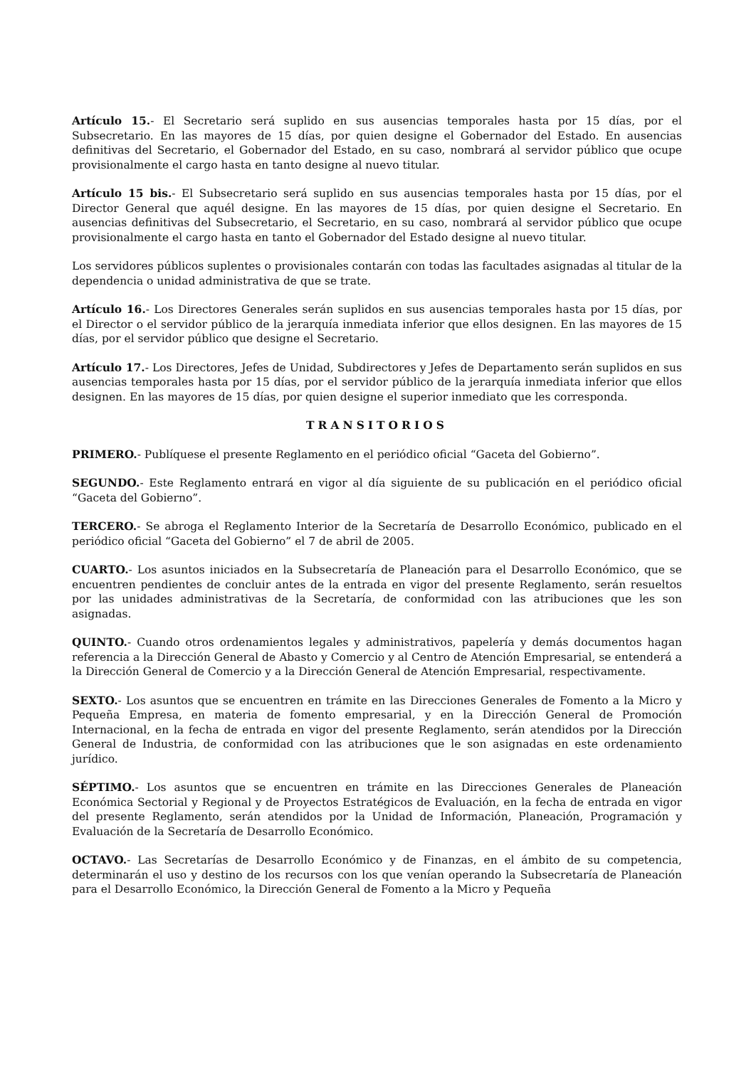Artículo 15.- El Secretario será suplido en sus ausencias temporales hasta por 15 días, por el Subsecretario. En las mayores de 15 días, por quien designe el Gobernador del Estado. En ausencias definitivas del Secretario, el Gobernador del Estado, en su caso, nombrará al servidor público que ocupe provisionalmente el cargo hasta en tanto designe al nuevo titular.
Artículo 15 bis.- El Subsecretario será suplido en sus ausencias temporales hasta por 15 días, por el Director General que aquél designe. En las mayores de 15 días, por quien designe el Secretario. En ausencias definitivas del Subsecretario, el Secretario, en su caso, nombrará al servidor público que ocupe provisionalmente el cargo hasta en tanto el Gobernador del Estado designe al nuevo titular.
Los servidores públicos suplentes o provisionales contarán con todas las facultades asignadas al titular de la dependencia o unidad administrativa de que se trate.
Artículo 16.- Los Directores Generales serán suplidos en sus ausencias temporales hasta por 15 días, por el Director o el servidor público de la jerarquía inmediata inferior que ellos designen. En las mayores de 15 días, por el servidor público que designe el Secretario.
Artículo 17.- Los Directores, Jefes de Unidad, Subdirectores y Jefes de Departamento serán suplidos en sus ausencias temporales hasta por 15 días, por el servidor público de la jerarquía inmediata inferior que ellos designen. En las mayores de 15 días, por quien designe el superior inmediato que les corresponda.
TRANSITORIOS
PRIMERO.- Publíquese el presente Reglamento en el periódico oficial “Gaceta del Gobierno”.
SEGUNDO.- Este Reglamento entrará en vigor al día siguiente de su publicación en el periódico oficial “Gaceta del Gobierno”.
TERCERO.- Se abroga el Reglamento Interior de la Secretaría de Desarrollo Económico, publicado en el periódico oficial “Gaceta del Gobierno” el 7 de abril de 2005.
CUARTO.- Los asuntos iniciados en la Subsecretaría de Planeación para el Desarrollo Económico, que se encuentren pendientes de concluir antes de la entrada en vigor del presente Reglamento, serán resueltos por las unidades administrativas de la Secretaría, de conformidad con las atribuciones que les son asignadas.
QUINTO.- Cuando otros ordenamientos legales y administrativos, papelería y demás documentos hagan referencia a la Dirección General de Abasto y Comercio y al Centro de Atención Empresarial, se entenderá a la Dirección General de Comercio y a la Dirección General de Atención Empresarial, respectivamente.
SEXTO.- Los asuntos que se encuentren en trámite en las Direcciones Generales de Fomento a la Micro y Pequeña Empresa, en materia de fomento empresarial, y en la Dirección General de Promoción Internacional, en la fecha de entrada en vigor del presente Reglamento, serán atendidos por la Dirección General de Industria, de conformidad con las atribuciones que le son asignadas en este ordenamiento jurídico.
SÉPTIMO.- Los asuntos que se encuentren en trámite en las Direcciones Generales de Planeación Económica Sectorial y Regional y de Proyectos Estratégicos de Evaluación, en la fecha de entrada en vigor del presente Reglamento, serán atendidos por la Unidad de Información, Planeación, Programación y Evaluación de la Secretaría de Desarrollo Económico.
OCTAVO.- Las Secretarías de Desarrollo Económico y de Finanzas, en el ámbito de su competencia, determinarán el uso y destino de los recursos con los que venían operando la Subsecretaría de Planeación para el Desarrollo Económico, la Dirección General de Fomento a la Micro y Pequeña